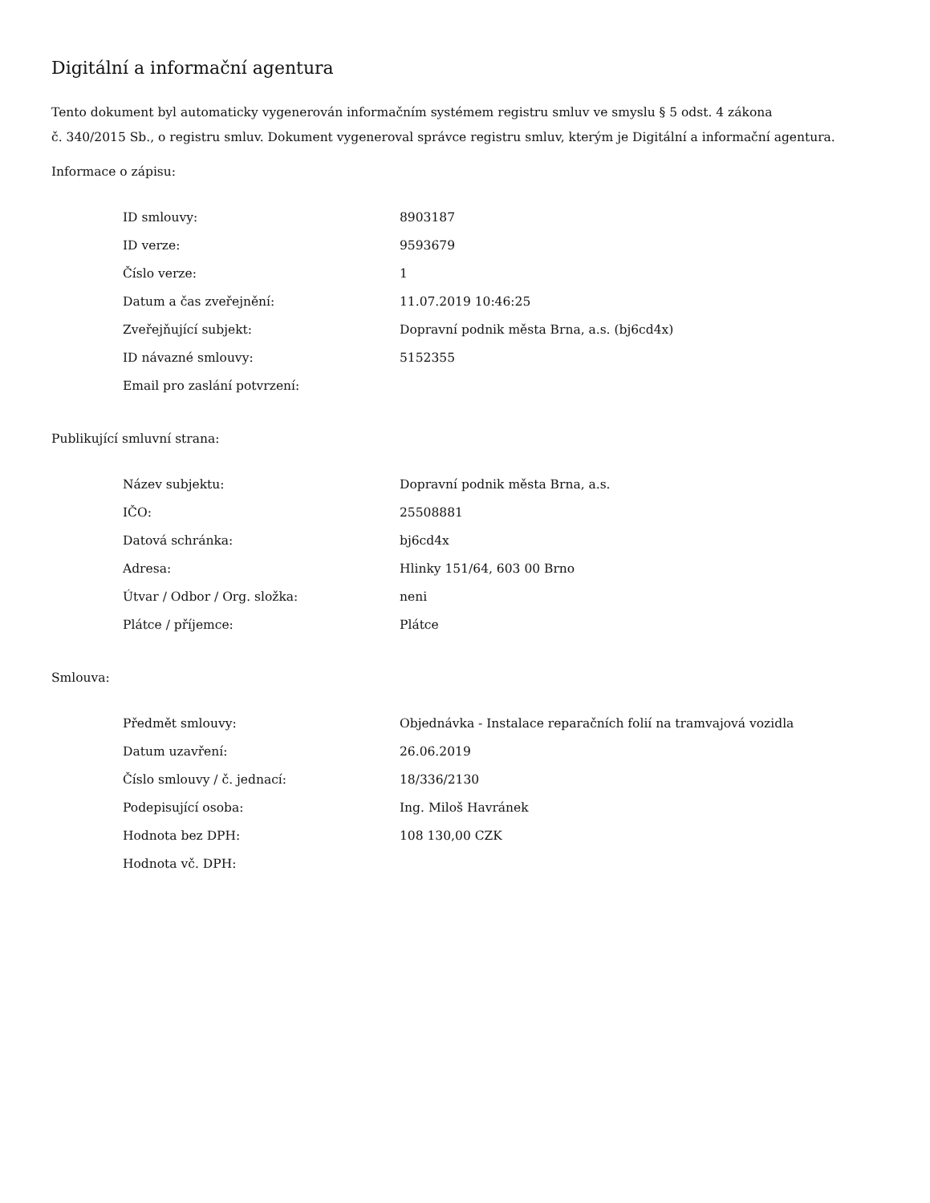Digitální a informační agentura
Tento dokument byl automaticky vygenerován informačním systémem registru smluv ve smyslu § 5 odst. 4 zákona
č. 340/2015 Sb., o registru smluv. Dokument vygeneroval správce registru smluv, kterým je Digitální a informační agentura.
Informace o zápisu:
| ID smlouvy: | 8903187 |
| ID verze: | 9593679 |
| Číslo verze: | 1 |
| Datum a čas zveřejnění: | 11.07.2019 10:46:25 |
| Zveřejňující subjekt: | Dopravní podnik města Brna, a.s. (bj6cd4x) |
| ID návazné smlouvy: | 5152355 |
| Email pro zaslání potvrzení: | |
Publikující smluvní strana:
| Název subjektu: | Dopravní podnik města Brna, a.s. |
| IČO: | 25508881 |
| Datová schránka: | bj6cd4x |
| Adresa: | Hlinky 151/64, 603 00 Brno |
| Útvar / Odbor / Org. složka: | neni |
| Plátce / příjemce: | Plátce |
Smlouva:
| Předmět smlouvy: | Objednávka - Instalace reparačních folií na tramvajová vozidla |
| Datum uzavření: | 26.06.2019 |
| Číslo smlouvy / č. jednací: | 18/336/2130 |
| Podepisující osoba: | Ing. Miloš Havránek |
| Hodnota bez DPH: | 108 130,00 CZK |
| Hodnota vč. DPH: | |